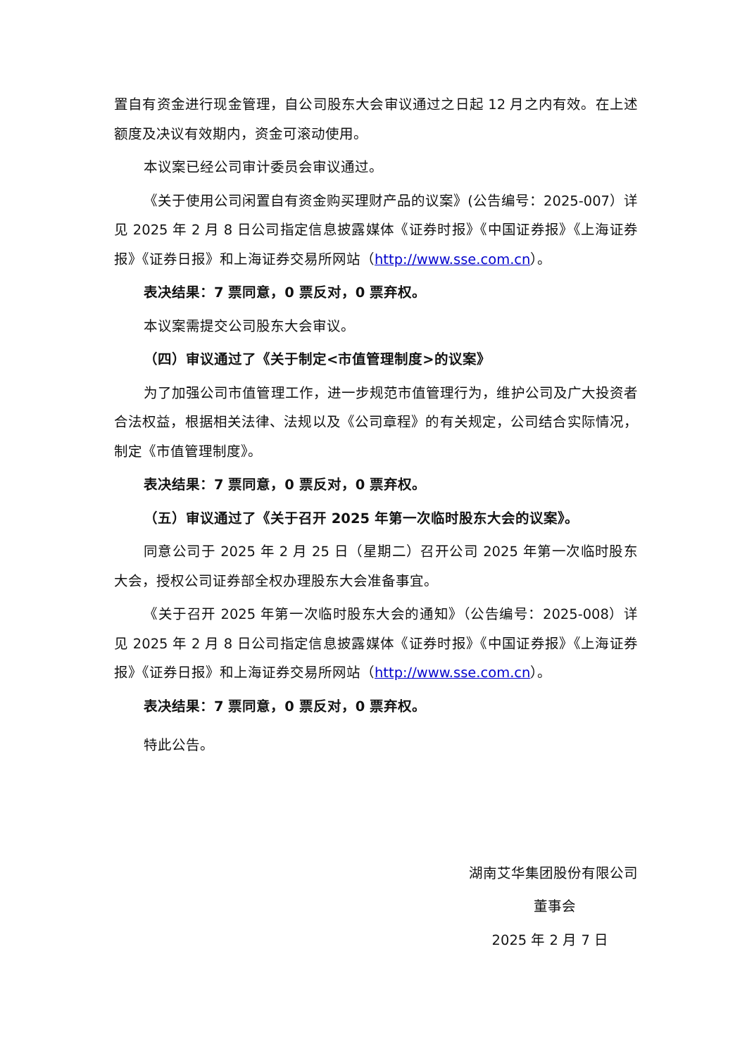置自有资金进行现金管理，自公司股东大会审议通过之日起 12 月之内有效。在上述额度及决议有效期内，资金可滚动使用。
本议案已经公司审计委员会审议通过。
《关于使用公司闲置自有资金购买理财产品的议案》(公告编号：2025-007）详见 2025 年 2 月 8 日公司指定信息披露媒体《证券时报》《中国证券报》《上海证券报》《证券日报》和上海证券交易所网站（http://www.sse.com.cn）。
表决结果：7 票同意，0 票反对，0 票弃权。
本议案需提交公司股东大会审议。
（四）审议通过了《关于制定<市值管理制度>的议案》
为了加强公司市值管理工作，进一步规范市值管理行为，维护公司及广大投资者合法权益，根据相关法律、法规以及《公司章程》的有关规定，公司结合实际情况，制定《市值管理制度》。
表决结果：7 票同意，0 票反对，0 票弃权。
（五）审议通过了《关于召开 2025 年第一次临时股东大会的议案》。
同意公司于 2025 年 2 月 25 日（星期二）召开公司 2025 年第一次临时股东大会，授权公司证券部全权办理股东大会准备事宜。
《关于召开 2025 年第一次临时股东大会的通知》（公告编号：2025-008）详见 2025 年 2 月 8 日公司指定信息披露媒体《证券时报》《中国证券报》《上海证券报》《证券日报》和上海证券交易所网站（http://www.sse.com.cn）。
表决结果：7 票同意，0 票反对，0 票弃权。
特此公告。
湖南艾华集团股份有限公司
董事会
2025 年 2 月 7 日